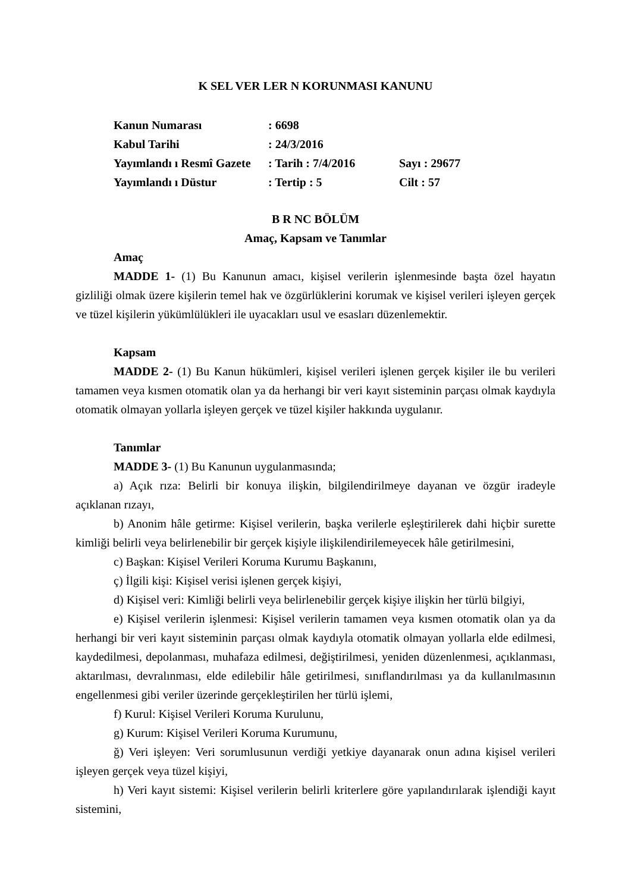K SEL VER LER N KORUNMASI KANUNU
| Kanun Numarası | : 6698 | |
| Kabul Tarihi | : 24/3/2016 | |
| Yayımlandı ı Resmî Gazete | : Tarih : 7/4/2016 | Sayı : 29677 |
| Yayımlandı ı Düstur | : Tertip : 5 | Cilt : 57 |
B R NC BÖLÜM
Amaç, Kapsam ve Tanımlar
Amaç
MADDE 1- (1) Bu Kanunun amacı, kişisel verilerin işlenmesinde başta özel hayatın gizliliği olmak üzere kişilerin temel hak ve özgürlüklerini korumak ve kişisel verileri işleyen gerçek ve tüzel kişilerin yükümlülükleri ile uyacakları usul ve esasları düzenlemektir.
Kapsam
MADDE 2- (1) Bu Kanun hükümleri, kişisel verileri işlenen gerçek kişiler ile bu verileri tamamen veya kısmen otomatik olan ya da herhangi bir veri kayıt sisteminin parçası olmak kaydıyla otomatik olmayan yollarla işleyen gerçek ve tüzel kişiler hakkında uygulanır.
Tanımlar
MADDE 3- (1) Bu Kanunun uygulanmasında;
a) Açık rıza: Belirli bir konuya ilişkin, bilgilendirilmeye dayanan ve özgür iradeyle açıklanan rızayı,
b) Anonim hâle getirme: Kişisel verilerin, başka verilerle eşleştirilerek dahi hiçbir surette kimliği belirli veya belirlenebilir bir gerçek kişiyle ilişkilendirilemeyecek hâle getirilmesini,
c) Başkan: Kişisel Verileri Koruma Kurumu Başkanını,
ç) İlgili kişi: Kişisel verisi işlenen gerçek kişiyi,
d) Kişisel veri: Kimliği belirli veya belirlenebilir gerçek kişiye ilişkin her türlü bilgiyi,
e) Kişisel verilerin işlenmesi: Kişisel verilerin tamamen veya kısmen otomatik olan ya da herhangi bir veri kayıt sisteminin parçası olmak kaydıyla otomatik olmayan yollarla elde edilmesi, kaydedilmesi, depolanması, muhafaza edilmesi, değiştirilmesi, yeniden düzenlenmesi, açıklanması, aktarılması, devralınması, elde edilebilir hâle getirilmesi, sınıflandırılması ya da kullanılmasının engellenmesi gibi veriler üzerinde gerçekleştirilen her türlü işlemi,
f) Kurul: Kişisel Verileri Koruma Kurulunu,
g) Kurum: Kişisel Verileri Koruma Kurumunu,
ğ) Veri işleyen: Veri sorumlusunun verdiği yetkiye dayanarak onun adına kişisel verileri işleyen gerçek veya tüzel kişiyi,
h) Veri kayıt sistemi: Kişisel verilerin belirli kriterlere göre yapılandırılarak işlendiği kayıt sistemini,